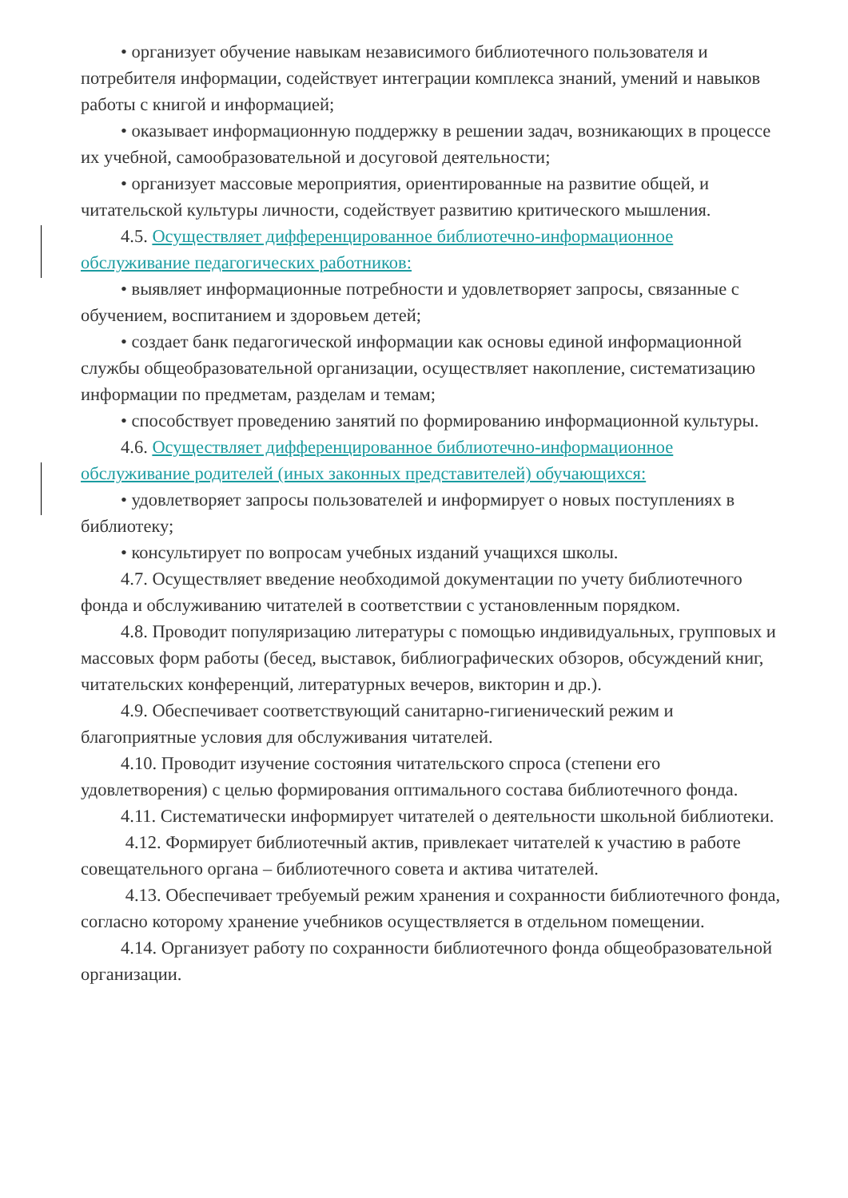• организует обучение навыкам независимого библиотечного пользователя и потребителя информации, содействует интеграции комплекса знаний, умений и навыков работы с книгой и информацией;
• оказывает информационную поддержку в решении задач, возникающих в процессе их учебной, самообразовательной и досуговой деятельности;
• организует массовые мероприятия, ориентированные на развитие общей, и читательской культуры личности, содействует развитию критического мышления.
4.5. Осуществляет дифференцированное библиотечно-информационное обслуживание педагогических работников:
• выявляет информационные потребности и удовлетворяет запросы, связанные с обучением, воспитанием и здоровьем детей;
• создает банк педагогической информации как основы единой информационной службы общеобразовательной организации, осуществляет накопление, систематизацию информации по предметам, разделам и темам;
• способствует проведению занятий по формированию информационной культуры.
4.6. Осуществляет дифференцированное библиотечно-информационное обслуживание родителей (иных законных представителей) обучающихся:
• удовлетворяет запросы пользователей и информирует о новых поступлениях в библиотеку;
• консультирует по вопросам учебных изданий учащихся школы.
4.7. Осуществляет введение необходимой документации по учету библиотечного фонда и обслуживанию читателей в соответствии с установленным порядком.
4.8. Проводит популяризацию литературы с помощью индивидуальных, групповых и массовых форм работы (бесед, выставок, библиографических обзоров, обсуждений книг, читательских конференций, литературных вечеров, викторин и др.).
4.9. Обеспечивает соответствующий санитарно-гигиенический режим и благоприятные условия для обслуживания читателей.
4.10. Проводит изучение состояния читательского спроса (степени его удовлетворения) с целью формирования оптимального состава библиотечного фонда.
4.11. Систематически информирует читателей о деятельности школьной библиотеки.
4.12. Формирует библиотечный актив, привлекает читателей к участию в работе совещательного органа – библиотечного совета и актива читателей.
4.13. Обеспечивает требуемый режим хранения и сохранности библиотечного фонда, согласно которому хранение учебников осуществляется в отдельном помещении.
4.14. Организует работу по сохранности библиотечного фонда общеобразовательной организации.